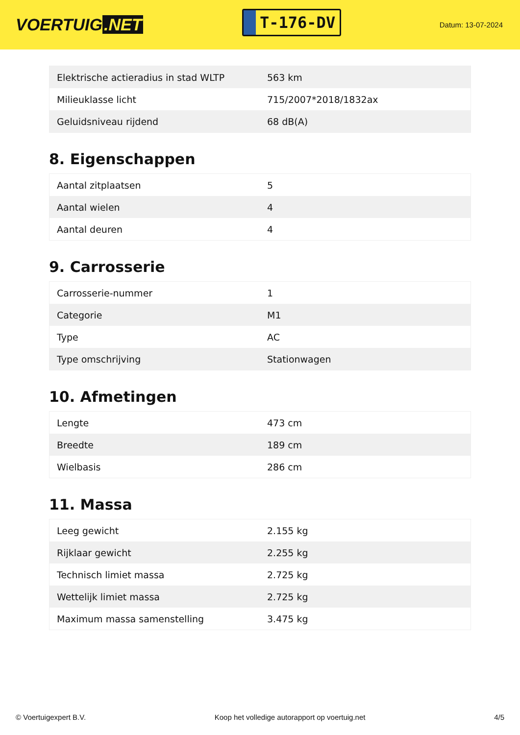VOERTUIG.NET
T-176-DV
Datum: 13-07-2024
| Elektrische actieradius in stad WLTP | 563 km |
| Milieuklasse licht | 715/2007*2018/1832ax |
| Geluidsniveau rijdend | 68 dB(A) |
8. Eigenschappen
| Aantal zitplaatsen | 5 |
| Aantal wielen | 4 |
| Aantal deuren | 4 |
9. Carrosserie
| Carrosserie-nummer | 1 |
| Categorie | M1 |
| Type | AC |
| Type omschrijving | Stationwagen |
10. Afmetingen
| Lengte | 473 cm |
| Breedte | 189 cm |
| Wielbasis | 286 cm |
11. Massa
| Leeg gewicht | 2.155 kg |
| Rijklaar gewicht | 2.255 kg |
| Technisch limiet massa | 2.725 kg |
| Wettelijk limiet massa | 2.725 kg |
| Maximum massa samenstelling | 3.475 kg |
© Voertuigexpert B.V. Koop het volledige autorapport op voertuig.net 4/5